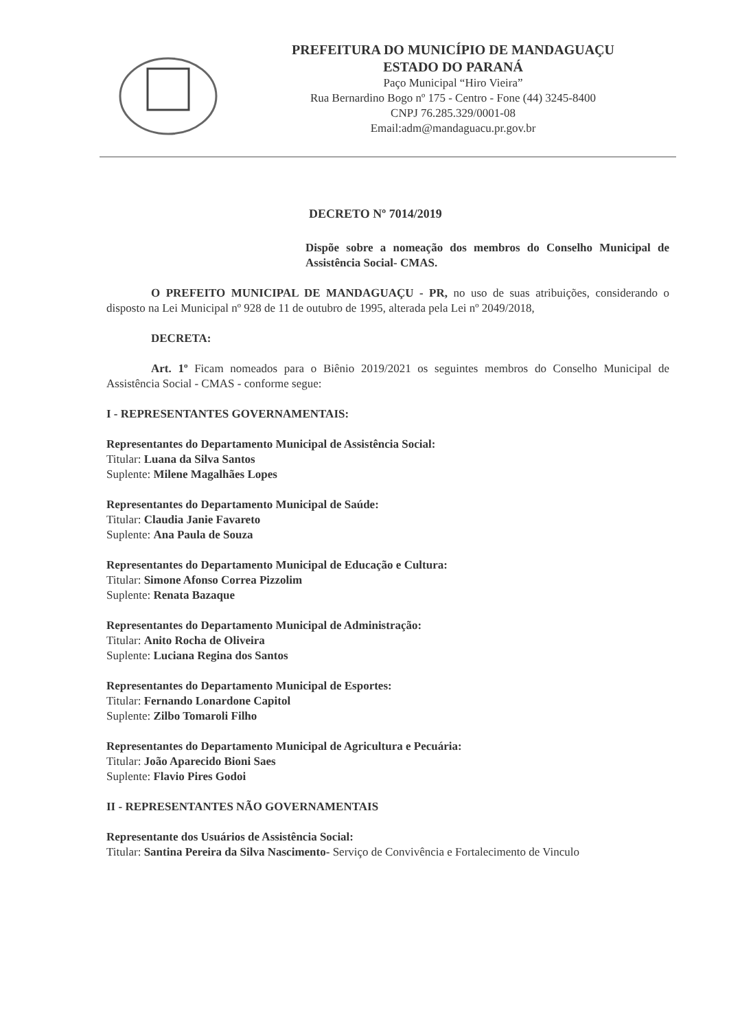PREFEITURA DO MUNICÍPIO DE MANDAGUAÇU
ESTADO DO PARANÁ
Paço Municipal “Hiro Vieira”
Rua Bernardino Bogo nº 175 - Centro - Fone (44) 3245-8400
CNPJ 76.285.329/0001-08
Email:adm@mandaguacu.pr.gov.br
DECRETO Nº 7014/2019
Dispõe sobre a nomeação dos membros do Conselho Municipal de Assistência Social- CMAS.
O PREFEITO MUNICIPAL DE MANDAGUAÇU - PR, no uso de suas atribuições, considerando o disposto na Lei Municipal nº 928 de 11 de outubro de 1995, alterada pela Lei nº 2049/2018,
DECRETA:
Art. 1º Ficam nomeados para o Biênio 2019/2021 os seguintes membros do Conselho Municipal de Assistência Social - CMAS - conforme segue:
I - REPRESENTANTES GOVERNAMENTAIS:
Representantes do Departamento Municipal de Assistência Social:
Titular: Luana da Silva Santos
Suplente: Milene Magalhães Lopes
Representantes do Departamento Municipal de Saúde:
Titular: Claudia Janie Favareto
Suplente: Ana Paula de Souza
Representantes do Departamento Municipal de Educação e Cultura:
Titular: Simone Afonso Correa Pizzolim
Suplente: Renata Bazaque
Representantes do Departamento Municipal de Administração:
Titular: Anito Rocha de Oliveira
Suplente: Luciana Regina dos Santos
Representantes do Departamento Municipal de Esportes:
Titular: Fernando Lonardone Capitol
Suplente: Zilbo Tomaroli Filho
Representantes do Departamento Municipal de Agricultura e Pecuária:
Titular: João Aparecido Bioni Saes
Suplente: Flavio Pires Godoi
II - REPRESENTANTES NÃO GOVERNAMENTAIS
Representante dos Usuários de Assistência Social:
Titular: Santina Pereira da Silva Nascimento- Serviço de Convivência e Fortalecimento de Vinculo